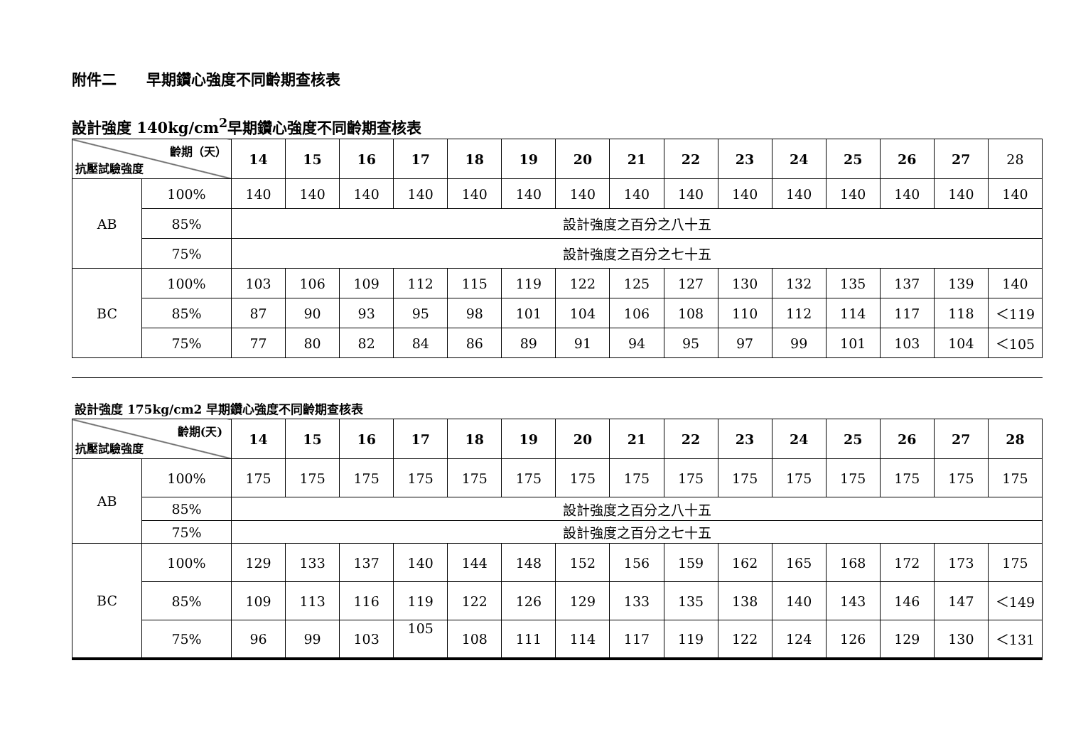附件二　　早期鑽心強度不同齡期查核表
設計強度 140kg/cm<sup>2</sup>早期鑽心強度不同齡期查核表
| 齡期（天） 抗壓試驗強度 | | 14 | 15 | 16 | 17 | 18 | 19 | 20 | 21 | 22 | 23 | 24 | 25 | 26 | 27 | 28 |
| AB | 100% | 140 | 140 | 140 | 140 | 140 | 140 | 140 | 140 | 140 | 140 | 140 | 140 | 140 | 140 | 140 |
| | 85% | 設計強度之百分之八十五 | | | | | | | | | | | | | | |
| | 75% | 設計強度之百分之七十五 | | | | | | | | | | | | | | |
| BC | 100% | 103 | 106 | 109 | 112 | 115 | 119 | 122 | 125 | 127 | 130 | 132 | 135 | 137 | 139 | 140 |
| | 85% | 87 | 90 | 93 | 95 | 98 | 101 | 104 | 106 | 108 | 110 | 112 | 114 | 117 | 118 | ＜119 |
| | 75% | 77 | 80 | 82 | 84 | 86 | 89 | 91 | 94 | 95 | 97 | 99 | 101 | 103 | 104 | ＜105 |
設計強度 175kg/cm2 早期鑽心強度不同齡期查核表
| 齡期(天) 抗壓試驗強度 | | 14 | 15 | 16 | 17 | 18 | 19 | 20 | 21 | 22 | 23 | 24 | 25 | 26 | 27 | 28 |
| --- | --- | --- | --- | --- | --- | --- | --- | --- | --- | --- | --- | --- | --- | --- | --- | --- |
| AB | 100% | 175 | 175 | 175 | 175 | 175 | 175 | 175 | 175 | 175 | 175 | 175 | 175 | 175 | 175 | 175 |
| | 85% | 設計強度之百分之八十五 | | | | | | | | | | | | | | |
| | 75% | 設計強度之百分之七十五 | | | | | | | | | | | | | | |
| BC | 100% | 129 | 133 | 137 | 140 | 144 | 148 | 152 | 156 | 159 | 162 | 165 | 168 | 172 | 173 | 175 |
| | 85% | 109 | 113 | 116 | 119 | 122 | 126 | 129 | 133 | 135 | 138 | 140 | 143 | 146 | 147 | ＜149 |
| | 75% | 96 | 99 | 103 | 105 | 108 | 111 | 114 | 117 | 119 | 122 | 124 | 126 | 129 | 130 | ＜131 |